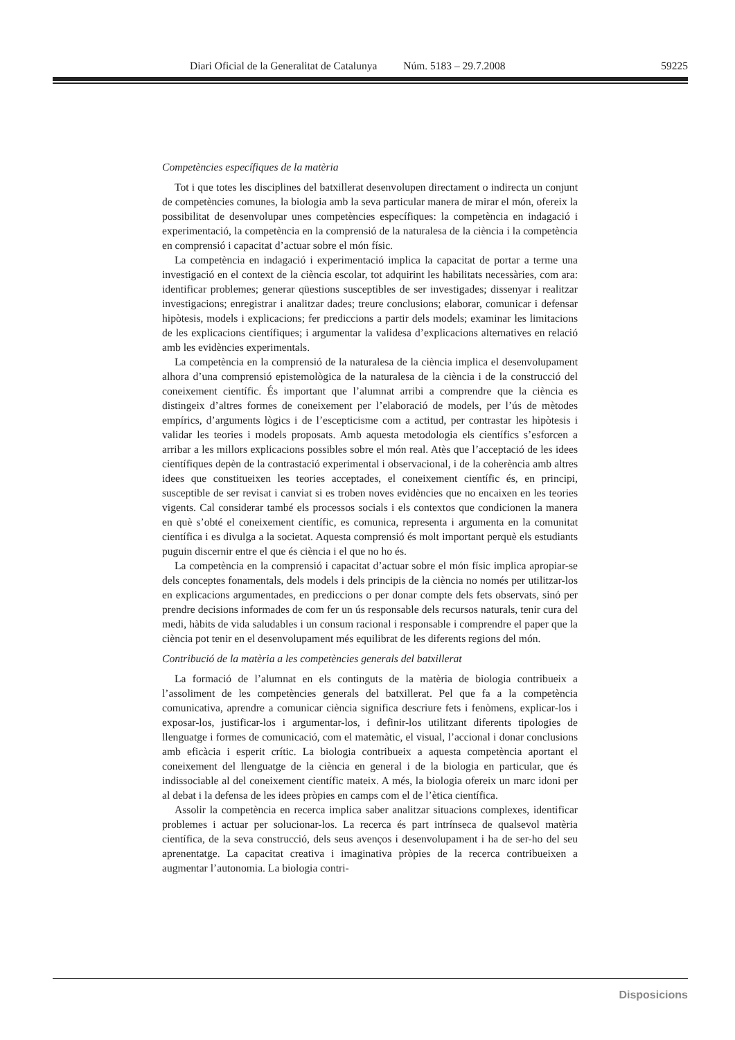Diari Oficial de la Generalitat de Catalunya Núm. 5183 – 29.7.2008 59225
Competències específiques de la matèria
Tot i que totes les disciplines del batxillerat desenvolupen directament o indirecta un conjunt de competències comunes, la biologia amb la seva particular manera de mirar el món, ofereix la possibilitat de desenvolupar unes competències específiques: la competència en indagació i experimentació, la competència en la comprensió de la naturalesa de la ciència i la competència en comprensió i capacitat d’actuar sobre el món físic.
La competència en indagació i experimentació implica la capacitat de portar a terme una investigació en el context de la ciència escolar, tot adquirint les habilitats necessàries, com ara: identificar problemes; generar qüestions susceptibles de ser investigades; dissenyar i realitzar investigacions; enregistrar i analitzar dades; treure conclusions; elaborar, comunicar i defensar hipòtesis, models i explicacions; fer prediccions a partir dels models; examinar les limitacions de les explicacions científiques; i argumentar la validesa d’explicacions alternatives en relació amb les evidències experimentals.
La competència en la comprensió de la naturalesa de la ciència implica el desenvolupament alhora d’una comprensió epistemològica de la naturalesa de la ciència i de la construcció del coneixement científic. És important que l’alumnat arribi a comprendre que la ciència es distingeix d’altres formes de coneixement per l’elaboració de models, per l’ús de mètodes empírics, d’arguments lògics i de l’escepticisme com a actitud, per contrastar les hipòtesis i validar les teories i models proposats. Amb aquesta metodologia els científics s’esforcen a arribar a les millors explicacions possibles sobre el món real. Atès que l’acceptació de les idees científiques depèn de la contrastació experimental i observacional, i de la coherència amb altres idees que constitueixen les teories acceptades, el coneixement científic és, en principi, susceptible de ser revisat i canviat si es troben noves evidències que no encaixen en les teories vigents. Cal considerar també els processos socials i els contextos que condicionen la manera en què s’obté el coneixement científic, es comunica, representa i argumenta en la comunitat científica i es divulga a la societat. Aquesta comprensió és molt important perquè els estudiants puguin discernir entre el que és ciència i el que no ho és.
La competència en la comprensió i capacitat d’actuar sobre el món físic implica apropiar-se dels conceptes fonamentals, dels models i dels principis de la ciència no només per utilitzar-los en explicacions argumentades, en prediccions o per donar compte dels fets observats, sinó per prendre decisions informades de com fer un ús responsable dels recursos naturals, tenir cura del medi, hàbits de vida saludables i un consum racional i responsable i comprendre el paper que la ciència pot tenir en el desenvolupament més equilibrat de les diferents regions del món.
Contribució de la matèria a les competències generals del batxillerat
La formació de l’alumnat en els continguts de la matèria de biologia contribueix a l’assoliment de les competències generals del batxillerat. Pel que fa a la competència comunicativa, aprendre a comunicar ciència significa descriure fets i fenòmens, explicar-los i exposar-los, justificar-los i argumentar-los, i definir-los utilitzant diferents tipologies de llenguatge i formes de comunicació, com el matemàtic, el visual, l’accional i donar conclusions amb eficàcia i esperit crític. La biologia contribueix a aquesta competència aportant el coneixement del llenguatge de la ciència en general i de la biologia en particular, que és indissociable al del coneixement científic mateix. A més, la biologia ofereix un marc idoni per al debat i la defensa de les idees pròpies en camps com el de l’ètica científica.
Assolir la competència en recerca implica saber analitzar situacions complexes, identificar problemes i actuar per solucionar-los. La recerca és part intrínseca de qualsevol matèria científica, de la seva construcció, dels seus avenços i desenvolupament i ha de ser-ho del seu aprenentatge. La capacitat creativa i imaginativa pròpies de la recerca contribueixen a augmentar l’autonomia. La biologia contri-
Disposicions